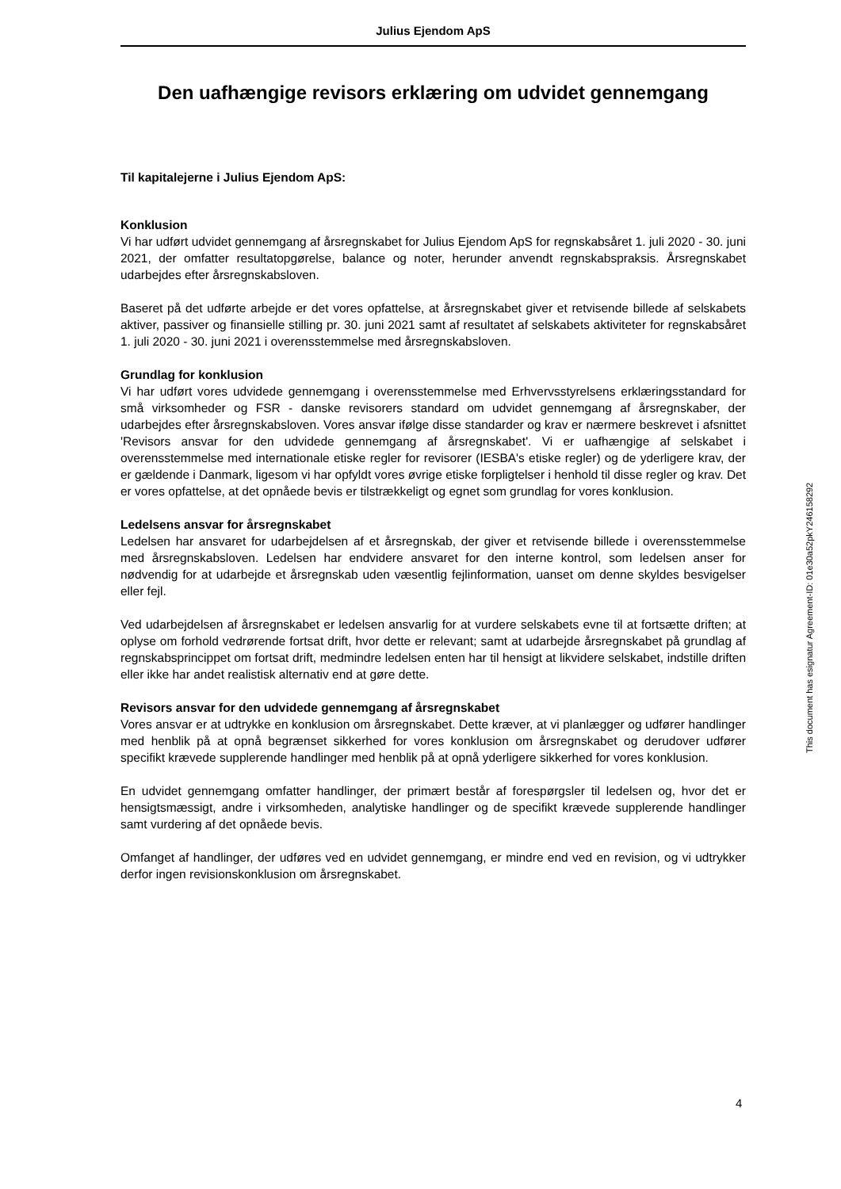Julius Ejendom ApS
Den uafhængige revisors erklæring om udvidet gennemgang
Til kapitalejerne i Julius Ejendom ApS:
Konklusion
Vi har udført udvidet gennemgang af årsregnskabet for Julius Ejendom ApS for regnskabsåret 1. juli 2020 - 30. juni 2021, der omfatter resultatopgørelse, balance og noter, herunder anvendt regnskabspraksis. Årsregnskabet udarbejdes efter årsregnskabsloven.
Baseret på det udførte arbejde er det vores opfattelse, at årsregnskabet giver et retvisende billede af selskabets aktiver, passiver og finansielle stilling pr. 30. juni 2021 samt af resultatet af selskabets aktiviteter for regnskabsåret 1. juli 2020 - 30. juni 2021 i overensstemmelse med årsregnskabsloven.
Grundlag for konklusion
Vi har udført vores udvidede gennemgang i overensstemmelse med Erhvervsstyrelsens erklæringsstandard for små virksomheder og FSR - danske revisorers standard om udvidet gennemgang af årsregnskaber, der udarbejdes efter årsregnskabsloven. Vores ansvar ifølge disse standarder og krav er nærmere beskrevet i afsnittet 'Revisors ansvar for den udvidede gennemgang af årsregnskabet'. Vi er uafhængige af selskabet i overensstemmelse med internationale etiske regler for revisorer (IESBA's etiske regler) og de yderligere krav, der er gældende i Danmark, ligesom vi har opfyldt vores øvrige etiske forpligtelser i henhold til disse regler og krav. Det er vores opfattelse, at det opnåede bevis er tilstrækkeligt og egnet som grundlag for vores konklusion.
Ledelsens ansvar for årsregnskabet
Ledelsen har ansvaret for udarbejdelsen af et årsregnskab, der giver et retvisende billede i overensstemmelse med årsregnskabsloven. Ledelsen har endvidere ansvaret for den interne kontrol, som ledelsen anser for nødvendig for at udarbejde et årsregnskab uden væsentlig fejlinformation, uanset om denne skyldes besvigelser eller fejl.
Ved udarbejdelsen af årsregnskabet er ledelsen ansvarlig for at vurdere selskabets evne til at fortsætte driften; at oplyse om forhold vedrørende fortsat drift, hvor dette er relevant; samt at udarbejde årsregnskabet på grundlag af regnskabsprincippet om fortsat drift, medmindre ledelsen enten har til hensigt at likvidere selskabet, indstille driften eller ikke har andet realistisk alternativ end at gøre dette.
Revisors ansvar for den udvidede gennemgang af årsregnskabet
Vores ansvar er at udtrykke en konklusion om årsregnskabet. Dette kræver, at vi planlægger og udfører handlinger med henblik på at opnå begrænset sikkerhed for vores konklusion om årsregnskabet og derudover udfører specifikt krævede supplerende handlinger med henblik på at opnå yderligere sikkerhed for vores konklusion.
En udvidet gennemgang omfatter handlinger, der primært består af forespørgsler til ledelsen og, hvor det er hensigtsmæssigt, andre i virksomheden, analytiske handlinger og de specifikt krævede supplerende handlinger samt vurdering af det opnåede bevis.
Omfanget af handlinger, der udføres ved en udvidet gennemgang, er mindre end ved en revision, og vi udtrykker derfor ingen revisionskonklusion om årsregnskabet.
This document has esignatur Agreement-ID: 01e30a52pkY246158292
4